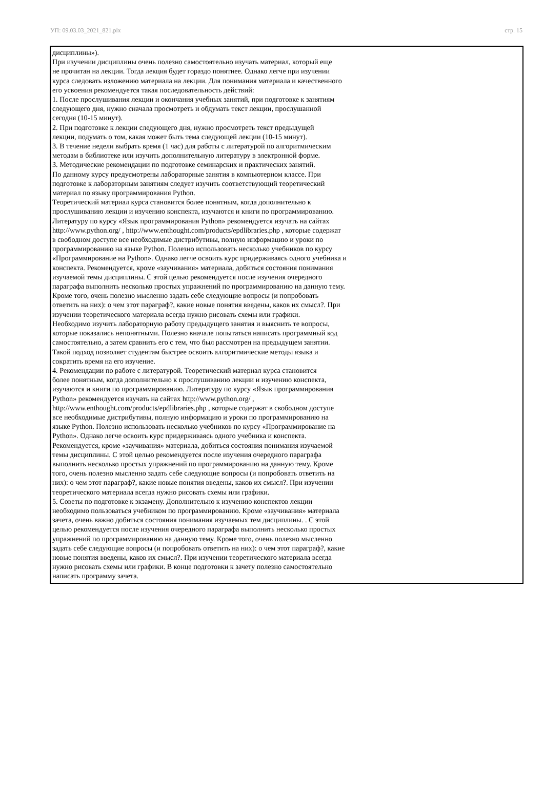УП: 09.03.03_2021_821.plx стр. 15
дисциплины»).
При изучении дисциплины очень полезно самостоятельно изучать материал, который еще
не прочитан на лекции. Тогда лекция будет гораздо понятнее. Однако легче при изучении
курса следовать изложению материала на лекции. Для понимания материала и качественного
его усвоения рекомендуется такая последовательность действий:
1. После прослушивания лекции и окончания учебных занятий, при подготовке к занятиям
следующего дня, нужно сначала просмотреть и обдумать текст лекции, прослушанной
сегодня (10-15 минут).
2. При подготовке к лекции следующего дня, нужно просмотреть текст предыдущей
лекции, подумать о том, какая может быть тема следующей лекции (10-15 минут).
3. В течение недели выбрать время (1 час) для работы с литературой по алгоритмическим
методам в библиотеке или изучить дополнительную литературу в электронной форме.
3. Методические рекомендации по подготовке семинарских и практических занятий.
По данному курсу предусмотрены лабораторные занятия в компьютерном классе. При
подготовке к лабораторным занятиям следует изучить соответствующий теоретический
материал по языку программирования Python.
Теоретический материал курса становится более понятным, когда дополнительно к
прослушиванию лекции и изучению конспекта, изучаются и книги по программированию.
Литературу по курсу «Язык программирования Python» рекомендуется изучать на сайтах
http://www.python.org/ , http://www.enthought.com/products/epdlibraries.php , которые содержат
в свободном доступе все необходимые дистрибутивы, полную информацию и уроки по
программированию на языке Python. Полезно использовать несколько учебников по курсу
«Программирование на Python». Однако легче освоить курс придерживаясь одного учебника и
конспекта. Рекомендуется, кроме «заучивания» материала, добиться состояния понимания
изучаемой темы дисциплины. С этой целью рекомендуется после изучения очередного
параграфа выполнить несколько простых упражнений по программированию на данную тему.
Кроме того, очень полезно мысленно задать себе следующие вопросы (и попробовать
ответить на них): о чем этот параграф?, какие новые понятия введены, каков их смысл?. При
изучении теоретического материала всегда нужно рисовать схемы или графики.
Необходимо изучить лабораторную работу предыдущего занятия и выяснить те вопросы,
которые показались непонятными. Полезно вначале попытаться написать программный код
самостоятельно, а затем сравнить его с тем, что был рассмотрен на предыдущем занятии.
Такой подход позволяет студентам быстрее освоить алгоритмические методы языка и
сократить время на его изучение.
4. Рекомендации по работе с литературой. Теоретический материал курса становится
более понятным, когда дополнительно к прослушиванию лекции и изучению конспекта,
изучаются и книги по программированию. Литературу по курсу «Язык программирования
Python» рекомендуется изучать на сайтах http://www.python.org/ ,
http://www.enthought.com/products/epdlibraries.php , которые содержат в свободном доступе
все необходимые дистрибутивы, полную информацию и уроки по программированию на
языке Python. Полезно использовать несколько учебников по курсу «Программирование на
Python». Однако легче освоить курс придерживаясь одного учебника и конспекта.
Рекомендуется, кроме «заучивания» материала, добиться состояния понимания изучаемой
темы дисциплины. С этой целью рекомендуется после изучения очередного параграфа
выполнить несколько простых упражнений по программированию на данную тему. Кроме
того, очень полезно мысленно задать себе следующие вопросы (и попробовать ответить на
них): о чем этот параграф?, какие новые понятия введены, каков их смысл?. При изучении
теоретического материала всегда нужно рисовать схемы или графики.
5. Советы по подготовке к экзамену. Дополнительно к изучению конспектов лекции
необходимо пользоваться учебником по программированию. Кроме «заучивания» материала
зачета, очень важно добиться состояния понимания изучаемых тем дисциплины. . С этой
целью рекомендуется после изучения очередного параграфа выполнить несколько простых
упражнений по программированию на данную тему. Кроме того, очень полезно мысленно
задать себе следующие вопросы (и попробовать ответить на них): о чем этот параграф?, какие
новые понятия введены, каков их смысл?. При изучении теоретического материала всегда
нужно рисовать схемы или графики. В конце подготовки к зачету полезно самостоятельно
написать программу зачета.